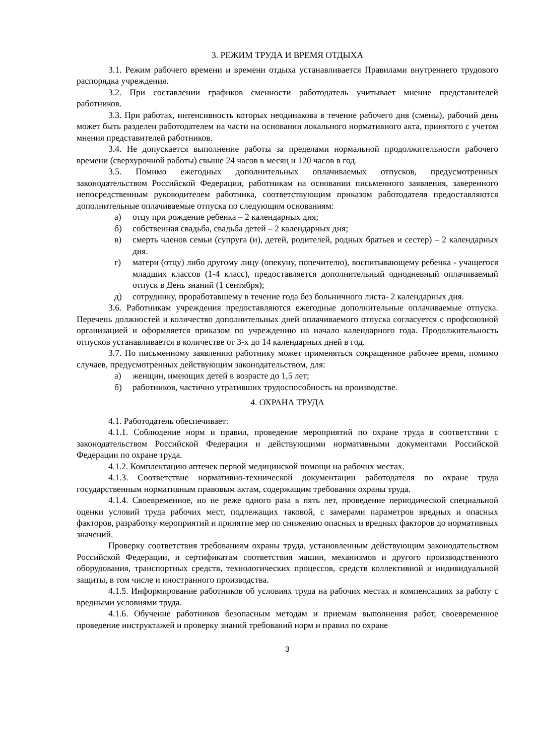3. РЕЖИМ ТРУДА И ВРЕМЯ ОТДЫХА
3.1. Режим рабочего времени и времени отдыха устанавливается Правилами внутреннего трудового распорядка учреждения.
3.2. При составлении графиков сменности работодатель учитывает мнение представителей работников.
3.3. При работах, интенсивность которых неодинакова в течение рабочего дня (смены), рабочий день может быть разделен работодателем на части на основании локального нормативного акта, принятого с учетом мнения представителей работников.
3.4. Не допускается выполнение работы за пределами нормальной продолжительности рабочего времени (сверхурочной работы) свыше 24 часов в месяц и 120 часов в год.
3.5. Помимо ежегодных дополнительных оплачиваемых отпусков, предусмотренных законодательством Российской Федерации, работникам на основании письменного заявления, заверенного непосредственным руководителем работника, соответствующим приказом работодателя предоставляются дополнительные оплачиваемые отпуска по следующим основаниям:
а) отцу при рождение ребенка – 2 календарных дня;
б) собственная свадьба, свадьба детей – 2 календарных дня;
в) смерть членов семьи (супруга (и), детей, родителей, родных братьев и сестер) – 2 календарных дня.
г) матери (отцу) либо другому лицу (опекуну, попечителю), воспитывающему ребенка - учащегося младших классов (1-4 класс), предоставляется дополнительный однодневный оплачиваемый отпуск в День знаний (1 сентября);
д) сотруднику, проработавшему в течение года без больничного листа- 2 календарных дня.
3.6. Работникам учреждения предоставляются ежегодные дополнительные оплачиваемые отпуска. Перечень должностей и количество дополнительных дней оплачиваемого отпуска согласуется с профсоюзной организацией и оформляется приказом по учреждению на начало календарного года. Продолжительность отпусков устанавливается в количестве от 3-х до 14 календарных дней в год.
3.7. По письменному заявлению работнику может применяться сокращенное рабочее время, помимо случаев, предусмотренных действующим законодательством, для:
а) женщин, имеющих детей в возрасте до 1,5 лет;
б) работников, частично утративших трудоспособность на производстве.
4. ОХРАНА ТРУДА
4.1. Работодатель обеспечивает:
4.1.1. Соблюдение норм и правил, проведение мероприятий по охране труда в соответствии с законодательством Российской Федерации и действующими нормативными документами Российской Федерации по охране труда.
4.1.2. Комплектацию аптечек первой медицинской помощи на рабочих местах.
4.1.3. Соответствие нормативно-технической документации работодателя по охране труда государственным нормативным правовым актам, содержащим требования охраны труда.
4.1.4. Своевременное, но не реже одного раза в пять лет, проведение периодической специальной оценки условий труда рабочих мест, подлежащих таковой, с замерами параметров вредных и опасных факторов, разработку мероприятий и принятие мер по снижению опасных и вредных факторов до нормативных значений.
Проверку соответствия требованиям охраны труда, установленным действующим законодательством Российской Федерации, и сертификатам соответствия машин, механизмов и другого производственного оборудования, транспортных средств, технологических процессов, средств коллективной и индивидуальной защиты, в том числе и иностранного производства.
4.1.5. Информирование работников об условиях труда на рабочих местах и компенсациях за работу с вредными условиями труда.
4.1.6. Обучение работников безопасным методам и приемам выполнения работ, своевременное проведение инструктажей и проверку знаний требований норм и правил по охране
3